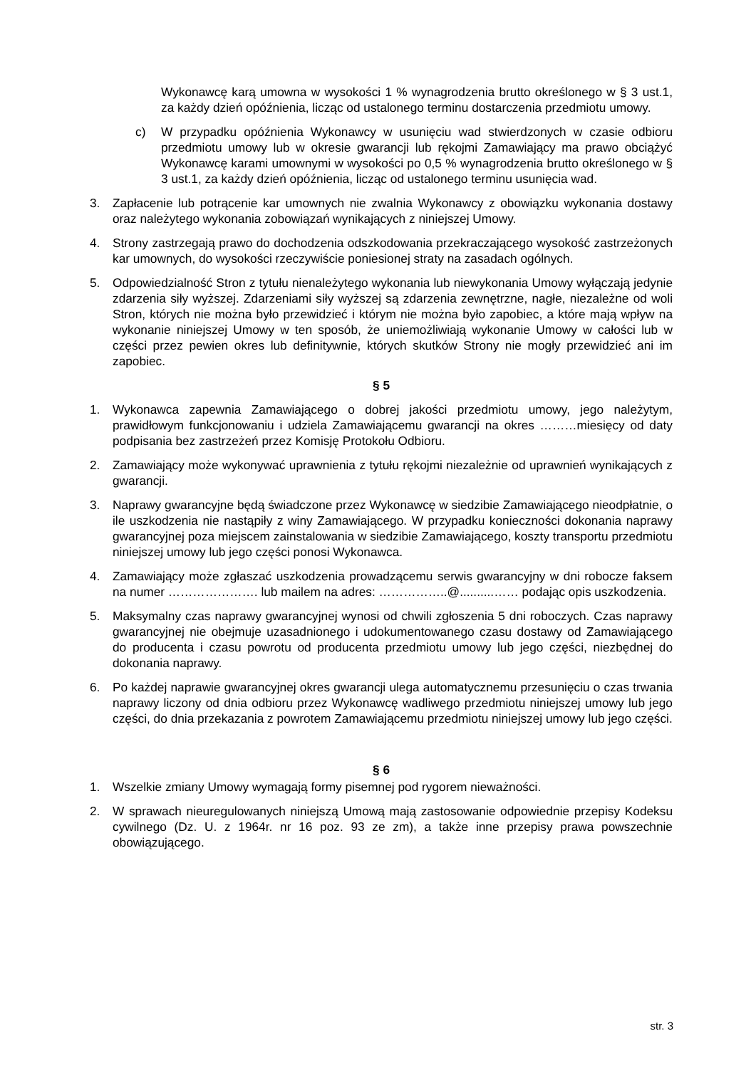Wykonawcę karą umowna w wysokości 1 % wynagrodzenia brutto określonego w § 3 ust.1, za każdy dzień opóźnienia, licząc od ustalonego terminu dostarczenia przedmiotu umowy.
c) W przypadku opóźnienia Wykonawcy w usunięciu wad stwierdzonych w czasie odbioru przedmiotu umowy lub w okresie gwarancji lub rękojmi Zamawiający ma prawo obciążyć Wykonawcę karami umownymi w wysokości po 0,5 % wynagrodzenia brutto określonego w § 3 ust.1, za każdy dzień opóźnienia, licząc od ustalonego terminu usunięcia wad.
3. Zapłacenie lub potrącenie kar umownych nie zwalnia Wykonawcy z obowiązku wykonania dostawy oraz należytego wykonania zobowiązań wynikających z niniejszej Umowy.
4. Strony zastrzegają prawo do dochodzenia odszkodowania przekraczającego wysokość zastrzeżonych kar umownych, do wysokości rzeczywiście poniesionej straty na zasadach ogólnych.
5. Odpowiedzialność Stron z tytułu nienależytego wykonania lub niewykonania Umowy wyłączają jedynie zdarzenia siły wyższej. Zdarzeniami siły wyższej są zdarzenia zewnętrzne, nagłe, niezależne od woli Stron, których nie można było przewidzieć i którym nie można było zapobiec, a które mają wpływ na wykonanie niniejszej Umowy w ten sposób, że uniemożliwiają wykonanie Umowy w całości lub w części przez pewien okres lub definitywnie, których skutków Strony nie mogły przewidzieć ani im zapobiec.
§ 5
1. Wykonawca zapewnia Zamawiającego o dobrej jakości przedmiotu umowy, jego należytym, prawidłowym funkcjonowaniu i udziela Zamawiającemu gwarancji na okres ………miesięcy od daty podpisania bez zastrzeżeń przez Komisję Protokołu Odbioru.
2. Zamawiający może wykonywać uprawnienia z tytułu rękojmi niezależnie od uprawnień wynikających z gwarancji.
3. Naprawy gwarancyjne będą świadczone przez Wykonawcę w siedzibie Zamawiającego nieodpłatnie, o ile uszkodzenia nie nastąpiły z winy Zamawiającego. W przypadku konieczności dokonania naprawy gwarancyjnej poza miejscem zainstalowania w siedzibie Zamawiającego, koszty transportu przedmiotu niniejszej umowy lub jego części ponosi Wykonawca.
4. Zamawiający może zgłaszać uszkodzenia prowadzącemu serwis gwarancyjny w dni robocze faksem na numer …………………. lub mailem na adres: ……………..@..........…… podając opis uszkodzenia.
5. Maksymalny czas naprawy gwarancyjnej wynosi od chwili zgłoszenia 5 dni roboczych. Czas naprawy gwarancyjnej nie obejmuje uzasadnionego i udokumentowanego czasu dostawy od Zamawiającego do producenta i czasu powrotu od producenta przedmiotu umowy lub jego części, niezbędnej do dokonania naprawy.
6. Po każdej naprawie gwarancyjnej okres gwarancji ulega automatycznemu przesunięciu o czas trwania naprawy liczony od dnia odbioru przez Wykonawcę wadliwego przedmiotu niniejszej umowy lub jego części, do dnia przekazania z powrotem Zamawiającemu przedmiotu niniejszej umowy lub jego części.
§ 6
1. Wszelkie zmiany Umowy wymagają formy pisemnej pod rygorem nieważności.
2. W sprawach nieuregulowanych niniejszą Umową mają zastosowanie odpowiednie przepisy Kodeksu cywilnego (Dz. U. z 1964r. nr 16 poz. 93 ze zm), a także inne przepisy prawa powszechnie obowiązującego.
str. 3